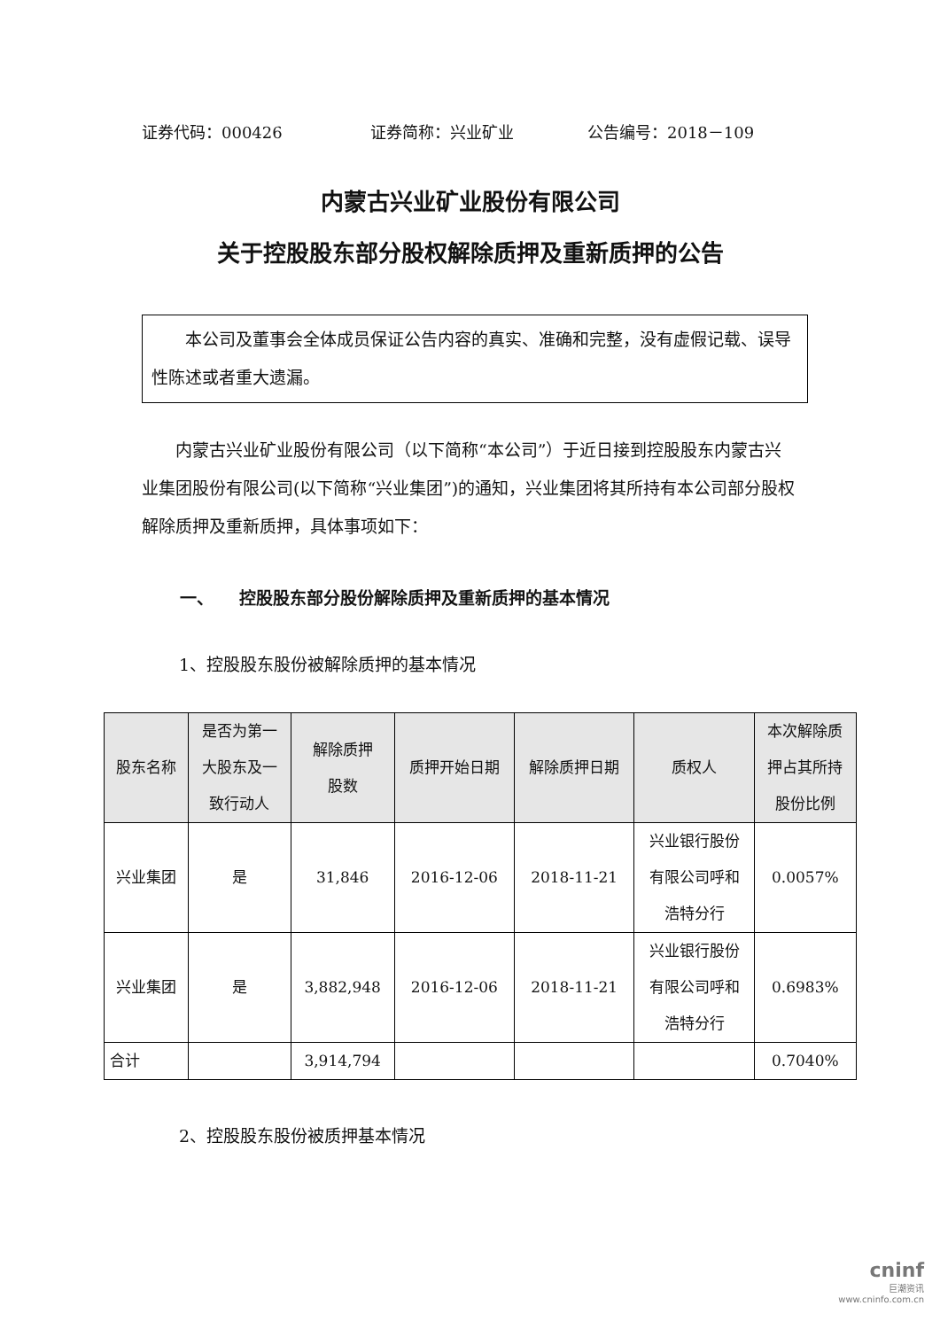证券代码：000426 证券简称：兴业矿业 公告编号：2018－109
内蒙古兴业矿业股份有限公司
关于控股股东部分股权解除质押及重新质押的公告
　　本公司及董事会全体成员保证公告内容的真实、准确和完整，没有虚假记载、误导性陈述或者重大遗漏。
内蒙古兴业矿业股份有限公司（以下简称“本公司”）于近日接到控股股东内蒙古兴业集团股份有限公司(以下简称“兴业集团”)的通知，兴业集团将其所持有本公司部分股权解除质押及重新质押，具体事项如下：
一、　　控股股东部分股份解除质押及重新质押的基本情况
1、控股股东股份被解除质押的基本情况
| 股东名称 | 是否为第一 大股东及一 致行动人 | 解除质押 股数 | 质押开始日期 | 解除质押日期 | 质权人 | 本次解除质 押占其所持 股份比例 |
| --- | --- | --- | --- | --- | --- | --- |
| 兴业集团 | 是 | 31,846 | 2016-12-06 | 2018-11-21 | 兴业银行股份 有限公司呼和 浩特分行 | 0.0057% |
| 兴业集团 | 是 | 3,882,948 | 2016-12-06 | 2018-11-21 | 兴业银行股份 有限公司呼和 浩特分行 | 0.6983% |
| 合计 | | 3,914,794 | | | | 0.7040% |
2、控股股东股份被质押基本情况
cninf
巨潮资讯
www.cninfo.com.cn